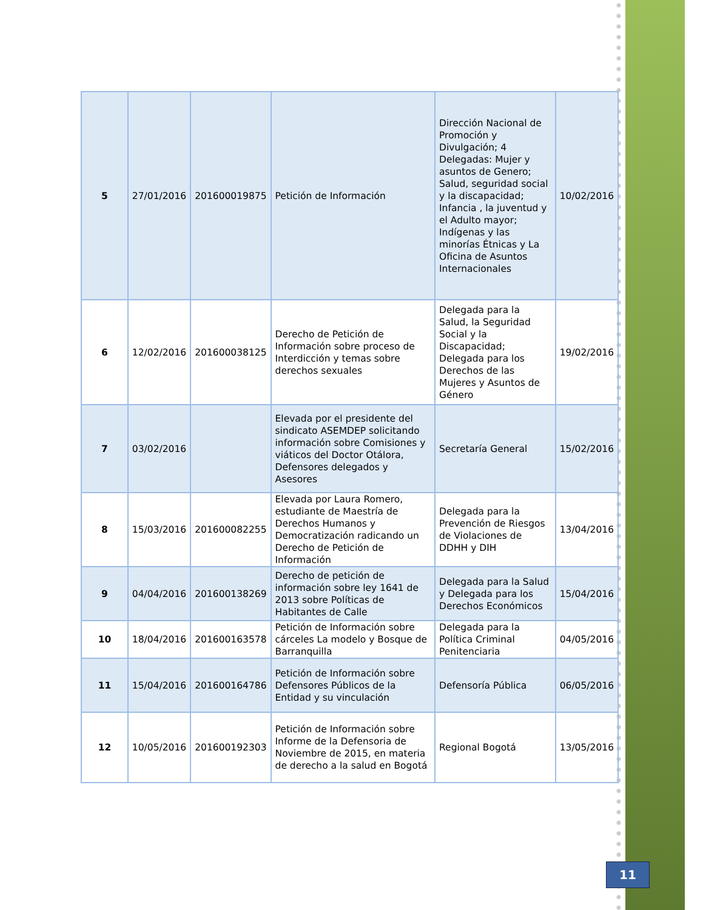| 5 | 27/01/2016 | 201600019875 | Petición de Información | Dirección Nacional de Promoción y Divulgación; 4 Delegadas: Mujer y asuntos de Genero; Salud, seguridad social y la discapacidad; Infancia , la juventud y el Adulto mayor; Indígenas y las minorías Étnicas y La Oficina de Asuntos Internacionales | 10/02/2016 |
| 6 | 12/02/2016 | 201600038125 | Derecho de Petición de Información sobre proceso de Interdicción y temas sobre derechos sexuales | Delegada para la Salud, la Seguridad Social y la Discapacidad; Delegada para los Derechos de las Mujeres y Asuntos de Género | 19/02/2016 |
| 7 | 03/02/2016 | | Elevada por el presidente del sindicato ASEMDEP solicitando información sobre Comisiones y viáticos del Doctor Otálora, Defensores delegados y Asesores | Secretaría General | 15/02/2016 |
| 8 | 15/03/2016 | 201600082255 | Elevada por Laura Romero, estudiante de Maestría de Derechos Humanos y Democratización radicando un Derecho de Petición de Información | Delegada para la Prevención de Riesgos de Violaciones de DDHH y DIH | 13/04/2016 |
| 9 | 04/04/2016 | 201600138269 | Derecho de petición de información sobre ley 1641 de 2013 sobre Políticas de Habitantes de Calle | Delegada para la Salud y Delegada para los Derechos Económicos | 15/04/2016 |
| 10 | 18/04/2016 | 201600163578 | Petición de Información sobre cárceles La modelo y Bosque de Barranquilla | Delegada para la Política Criminal Penitenciaria | 04/05/2016 |
| 11 | 15/04/2016 | 201600164786 | Petición de Información sobre Defensores Públicos de la Entidad y su vinculación | Defensoría Pública | 06/05/2016 |
| 12 | 10/05/2016 | 201600192303 | Petición de Información sobre Informe de la Defensoria de Noviembre de 2015, en materia de derecho a la salud en Bogotá | Regional Bogotá | 13/05/2016 |
11